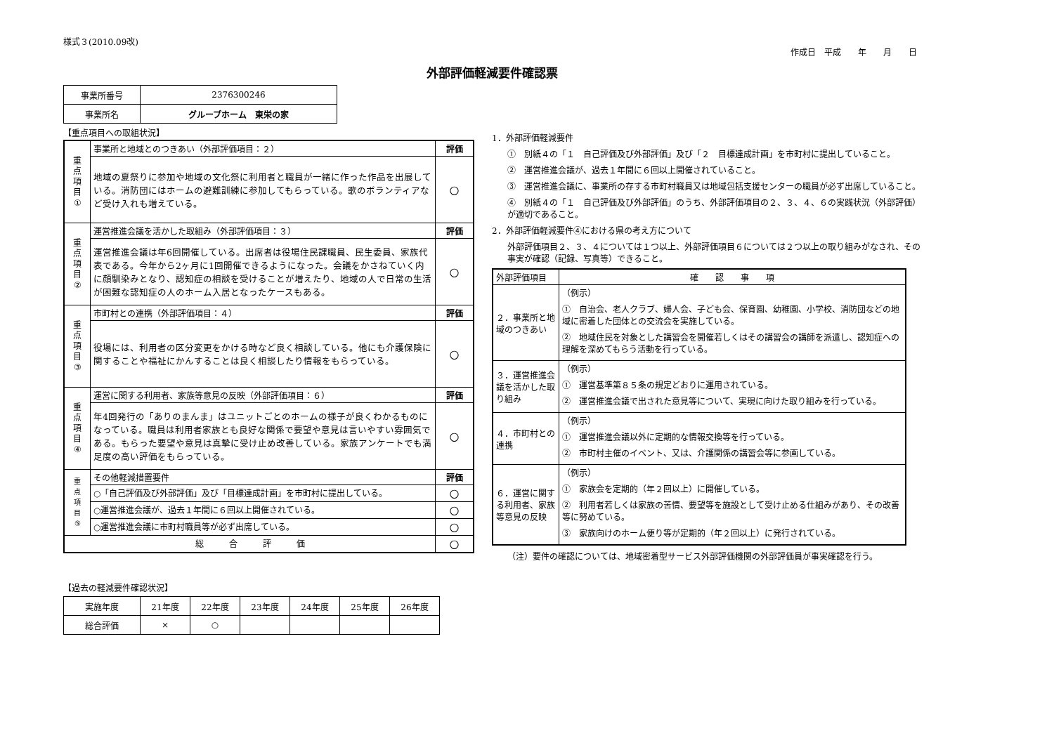様式３(2010.09改)
作成日　平成　　年　　月　　日
外部評価軽減要件確認票
| 事業所番号 | 2376300246 |
| 事業所名 | グループホーム 東栄の家 |
【重点項目への取組状況】
| 重 点 項 目 ① | 事業所と地域とのつきあい（外部評価項目：２） | 評価 |
| | 地域の夏祭りに参加や地域の文化祭に利用者と職員が一緒に作った作品を出展している。消防団にはホームの避難訓練に参加してもらっている。歌のボランティアなど受け入れも増えている。 | ○ |
| 重 点 項 目 ② | 運営推進会議を活かした取組み（外部評価項目：３） | 評価 |
| | 運営推進会議は年6回開催している。出席者は役場住民課職員、民生委員、家族代表である。今年から2ヶ月に1回開催できるようになった。会議をかさねていく内に顔馴染みとなり、認知症の相談を受けることが増えたり、地域の人で日常の生活が困難な認知症の人のホーム入居となったケースもある。 | ○ |
| 重 点 項 目 ③ | 市町村との連携（外部評価項目：４） | 評価 |
| | 役場には、利用者の区分変更をかける時など良く相談している。他にも介護保険に関することや福祉にかんすることは良く相談したり情報をもらっている。 | ○ |
| 重 点 項 目 ④ | 運営に関する利用者、家族等意見の反映（外部評価項目：６） | 評価 |
| | 年4回発行の「ありのまんま」はユニットごとのホームの様子が良くわかるものになっている。職員は利用者家族とも良好な関係で要望や意見は言いやすい雰囲気である。もらった要望や意見は真摯に受け止め改善している。家族アンケートでも満足度の高い評価をもらっている。 | ○ |
| 重 点 項 目 ⑤ | その他軽減措置要件 | 評価 |
| | ○「自己評価及び外部評価」及び「目標達成計画」を市町村に提出している。 | ○ |
| | ○運営推進会議が、過去１年間に６回以上開催されている。 | ○ |
| | ○運営推進会議に市町村職員等が必ず出席している。 | ○ |
| 総 合 評 価 | | ○ |
【過去の軽減要件確認状況】
| 実施年度 | 21年度 | 22年度 | 23年度 | 24年度 | 25年度 | 26年度 |
| 総合評価 | × | ○ | | | | |
1．外部評価軽減要件
①　別紙４の「１　自己評価及び外部評価」及び「２　目標達成計画」を市町村に提出していること。
②　運営推進会議が、過去１年間に６回以上開催されていること。
③　運営推進会議に、事業所の存する市町村職員又は地域包括支援センターの職員が必ず出席していること。
④　別紙４の「１　自己評価及び外部評価」のうち、外部評価項目の２、３、４、６の実践状況（外部評価）が適切であること。
2．外部評価軽減要件④における県の考え方について
外部評価項目２、３、４については１つ以上、外部評価項目６については２つ以上の取り組みがなされ、その事実が確認（記録、写真等）できること。
| 外部評価項目 | 確 認 事 項 |
| ２．事業所と地域のつきあい | （例示） ① 自治会、老人クラブ、婦人会、子ども会、保育園、幼稚園、小学校、消防団などの地域に密着した団体との交流会を実施している。 ② 地域住民を対象とした講習会を開催若しくはその講習会の講師を派遣し、認知症への理解を深めてもらう活動を行っている。 |
| ３．運営推進会議を活かした取り組み | （例示） ① 運営基準第８５条の規定どおりに運用されている。 ② 運営推進会議で出された意見等について、実現に向けた取り組みを行っている。 |
| ４．市町村との連携 | （例示） ① 運営推進会議以外に定期的な情報交換等を行っている。 ② 市町村主催のイベント、又は、介護関係の講習会等に参画している。 |
| ６．運営に関する利用者、家族等意見の反映 | （例示） ① 家族会を定期的（年２回以上）に開催している。 ② 利用者若しくは家族の苦情、要望等を施設として受け止める仕組みがあり、その改善等に努めている。 ③ 家族向けのホーム便り等が定期的（年２回以上）に発行されている。 |
（注）要件の確認については、地域密着型サービス外部評価機関の外部評価員が事実確認を行う。